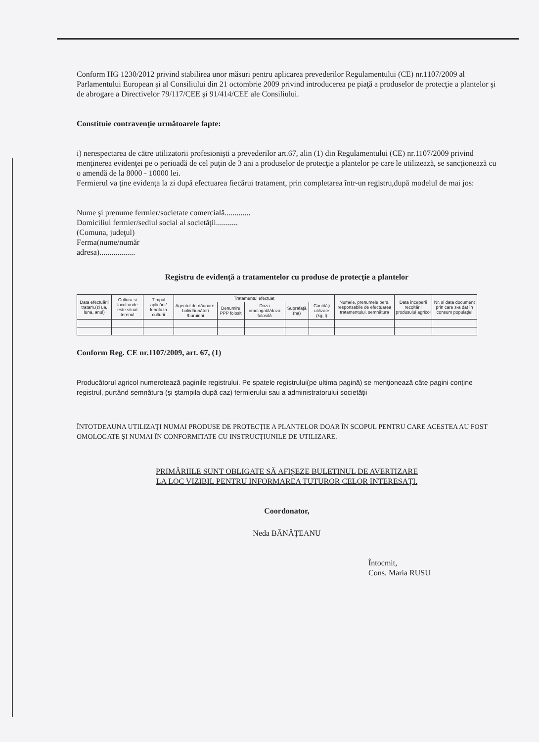Conform HG 1230/2012 privind stabilirea unor măsuri pentru aplicarea prevederilor Regulamentului (CE) nr.1107/2009 al Parlamentului European şi al Consiliului din 21 octombrie 2009 privind introducerea pe piaţă a produselor de protecţie a plantelor şi de abrogare a Directivelor 79/117/CEE şi 91/414/CEE ale Consiliului.
Constituie contravenţie următoarele fapte:
i) nerespectarea de către utilizatorii profesionişti a prevederilor art.67, alin (1) din Regulamentului (CE) nr.1107/2009 privind menţinerea evidenţei pe o perioadă de cel puţin de 3 ani a produselor de protecţie a plantelor pe care le utilizează, se sancţionează cu o amendă de la 8000 - 10000 lei.
Fermierul va ţine evidenţa la zi după efectuarea fiecărui tratament, prin completarea într-un registru,după modelul de mai jos:
Nume şi prenume fermier/societate comercială.............
Domiciliul fermier/sediul social al societăţii...........
(Comuna, judeţul)
Ferma(nume/număr
adresa)..................
Registru de evidenţă a tratamentelor cu produse de protecţie a plantelor
| Data efectuării tratam.(zi ua, luna, anul) | Cultura si locul unde este situat terenul | Timpul aplicării/ fenofaza culturii | Tratamentul efectuat | | | | | Numele, prenumele pers. responsabile de efectuarea tratamentului, semnătura | Data începerii recoltării produsului agricol | Nr. si data document prin care s-a dat în consum populaţiei |
| --- | --- | --- | --- | --- | --- | --- | --- | --- | --- | --- |
| | | | Agentul de dăunare: boli/dăunători /buruieni | Denumire PPP folosit | Doza omologată/doza folosită | Suprafaţă (ha) | Cantităţi utilizate (kg, l) | | | |
Conform Reg. CE nr.1107/2009, art. 67, (1)
Producătorul agricol numerotează paginile registrului. Pe spatele registrului(pe ultima pagină) se menţionează câte pagini conţine registrul, purtând semnătura (şi ştampila după caz) fermierului sau a administratorului societăţii
ÎNTOTDEAUNA UTILIZAŢI NUMAI PRODUSE DE PROTECŢIE A PLANTELOR DOAR ÎN SCOPUL PENTRU CARE ACESTEA AU FOST OMOLOGATE ŞI NUMAI ÎN CONFORMITATE CU INSTRUCŢIUNILE DE UTILIZARE.
PRIMĂRIILE SUNT OBLIGATE SĂ AFIŞEZE BULETINUL DE AVERTIZARE
LA LOC VIZIBIL PENTRU INFORMAREA TUTUROR CELOR INTERESAŢI.
Coordonator,
Neda BĂNĂŢEANU
Întocmit,
Cons. Maria RUSU